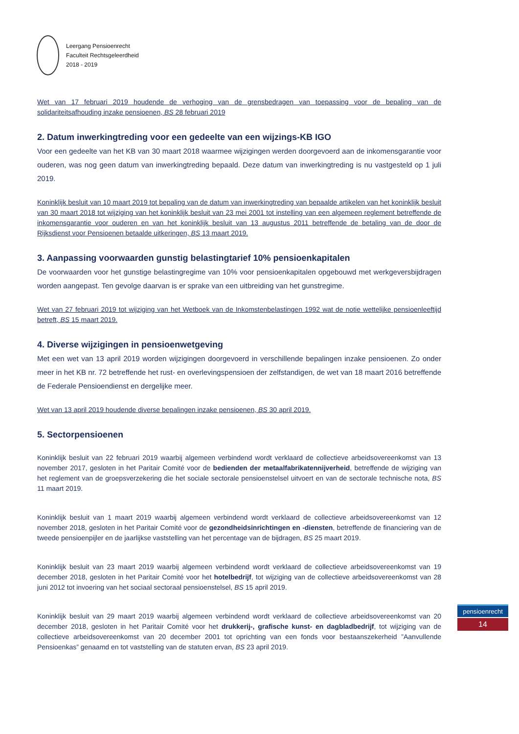Leergang Pensioenrecht
Faculteit Rechtsgeleerdheid
2018 - 2019
Wet van 17 februari 2019 houdende de verhoging van de grensbedragen van toepassing voor de bepaling van de solidariteitsafhouding inzake pensioenen, BS 28 februari 2019
2. Datum inwerkingtreding voor een gedeelte van een wijzings-KB IGO
Voor een gedeelte van het KB van 30 maart 2018 waarmee wijzigingen werden doorgevoerd aan de inkomensgarantie voor ouderen, was nog geen datum van inwerkingtreding bepaald. Deze datum van inwerkingtreding is nu vastgesteld op 1 juli 2019.
Koninklijk besluit van 10 maart 2019 tot bepaling van de datum van inwerkingtreding van bepaalde artikelen van het koninklijk besluit van 30 maart 2018 tot wijziging van het koninklijk besluit van 23 mei 2001 tot instelling van een algemeen reglement betreffende de inkomensgarantie voor ouderen en van het koninklijk besluit van 13 augustus 2011 betreffende de betaling van de door de Rijksdienst voor Pensioenen betaalde uitkeringen, BS 13 maart 2019.
3. Aanpassing voorwaarden gunstig belastingtarief 10% pensioenkapitalen
De voorwaarden voor het gunstige belastingregime van 10% voor pensioenkapitalen opgebouwd met werkgeversbijdragen worden aangepast. Ten gevolge daarvan is er sprake van een uitbreiding van het gunstregime.
Wet van 27 februari 2019 tot wijziging van het Wetboek van de Inkomstenbelastingen 1992 wat de notie wettelijke pensioenleeftijd betreft, BS 15 maart 2019.
4. Diverse wijzigingen in pensioenwetgeving
Met een wet van 13 april 2019 worden wijzigingen doorgevoerd in verschillende bepalingen inzake pensioenen. Zo onder meer in het KB nr. 72 betreffende het rust- en overlevingspensioen der zelfstandigen, de wet van 18 maart 2016 betreffende de Federale Pensioendienst en dergelijke meer.
Wet van 13 april 2019 houdende diverse bepalingen inzake pensioenen, BS 30 april 2019.
5. Sectorpensioenen
Koninklijk besluit van 22 februari 2019 waarbij algemeen verbindend wordt verklaard de collectieve arbeidsovereenkomst van 13 november 2017, gesloten in het Paritair Comité voor de bedienden der metaalfabrikatennijverheid, betreffende de wijziging van het reglement van de groepsverzekering die het sociale sectorale pensioenstelsel uitvoert en van de sectorale technische nota, BS 11 maart 2019.
Koninklijk besluit van 1 maart 2019 waarbij algemeen verbindend wordt verklaard de collectieve arbeidsovereenkomst van 12 november 2018, gesloten in het Paritair Comité voor de gezondheidsinrichtingen en -diensten, betreffende de financiering van de tweede pensioenpijler en de jaarlijkse vaststelling van het percentage van de bijdragen, BS 25 maart 2019.
Koninklijk besluit van 23 maart 2019 waarbij algemeen verbindend wordt verklaard de collectieve arbeidsovereenkomst van 19 december 2018, gesloten in het Paritair Comité voor het hotelbedrijf, tot wijziging van de collectieve arbeidsovereenkomst van 28 juni 2012 tot invoering van het sociaal sectoraal pensioenstelsel, BS 15 april 2019.
Koninklijk besluit van 29 maart 2019 waarbij algemeen verbindend wordt verklaard de collectieve arbeidsovereenkomst van 20 december 2018, gesloten in het Paritair Comité voor het drukkerij-, grafische kunst- en dagbladbedrijf, tot wijziging van de collectieve arbeidsovereenkomst van 20 december 2001 tot oprichting van een fonds voor bestaanszekerheid ”Aanvullende Pensioenkas” genaamd en tot vaststelling van de statuten ervan, BS 23 april 2019.
pensioenrecht
14